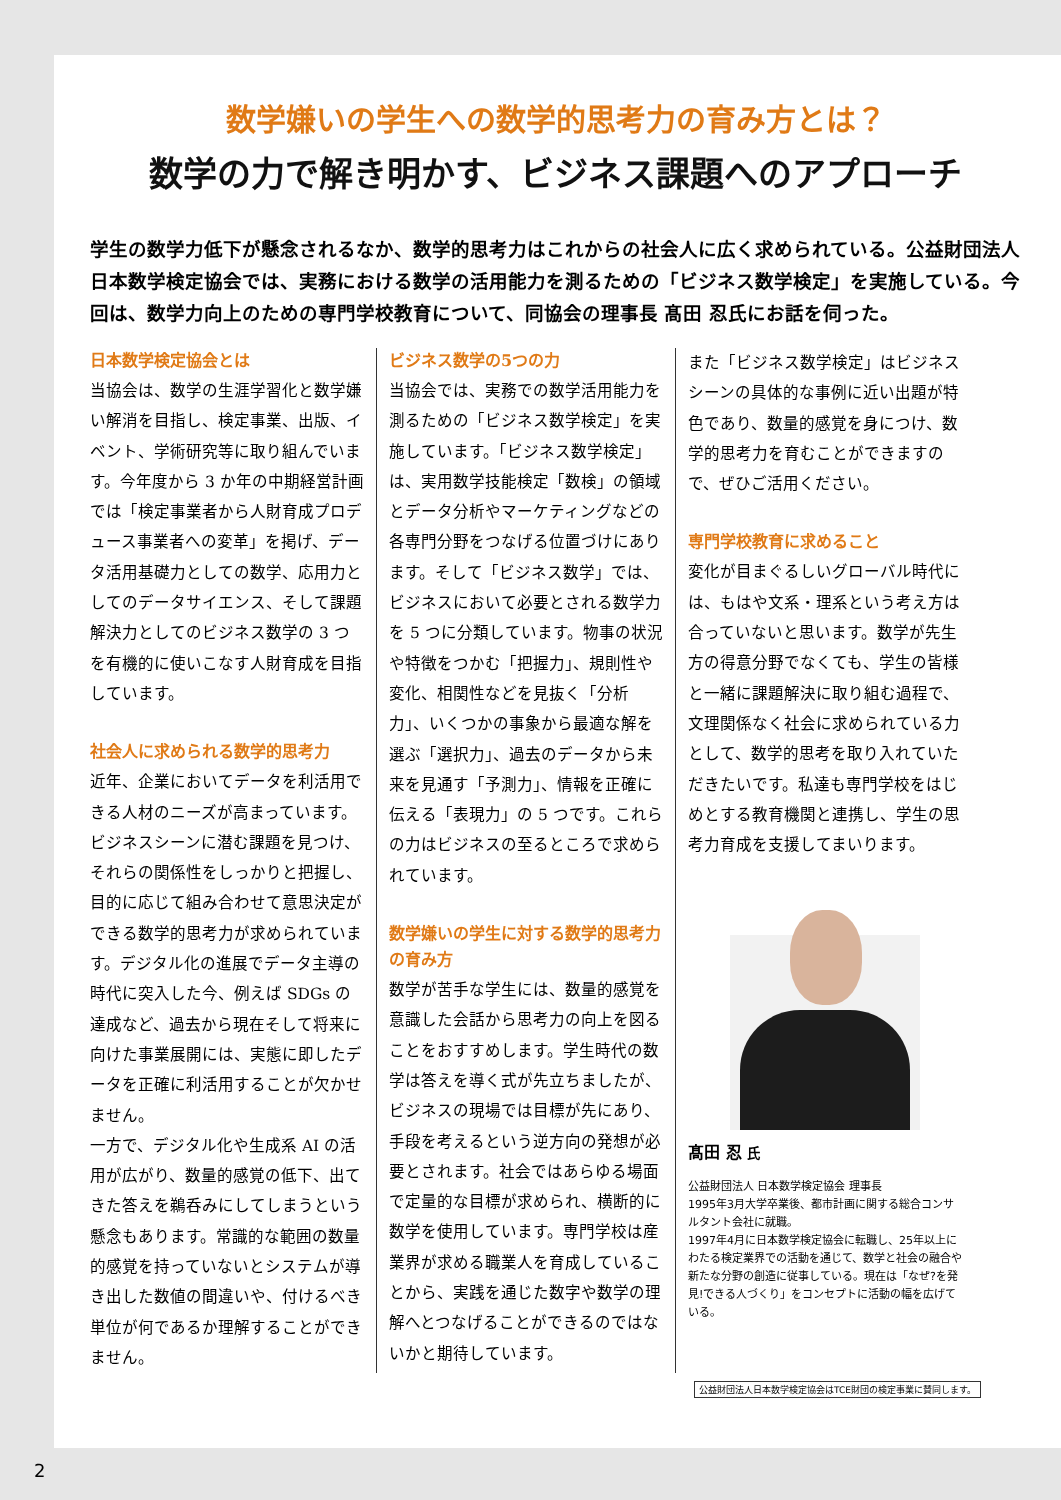数学嫌いの学生への数学的思考力の育み方とは？
数学の力で解き明かす、ビジネス課題へのアプローチ
学生の数学力低下が懸念されるなか、数学的思考力はこれからの社会人に広く求められている。公益財団法人 日本数学検定協会では、実務における数学の活用能力を測るための「ビジネス数学検定」を実施している。今回は、数学力向上のための専門学校教育について、同協会の理事長 髙田 忍氏にお話を伺った。
日本数学検定協会とは
当協会は、数学の生涯学習化と数学嫌い解消を目指し、検定事業、出版、イベント、学術研究等に取り組んでいます。今年度から 3 か年の中期経営計画では「検定事業者から人財育成プロデュース事業者への変革」を掲げ、データ活用基礎力としての数学、応用力としてのデータサイエンス、そして課題解決力としてのビジネス数学の 3 つを有機的に使いこなす人財育成を目指しています。
社会人に求められる数学的思考力
近年、企業においてデータを利活用できる人材のニーズが高まっています。ビジネスシーンに潜む課題を見つけ、それらの関係性をしっかりと把握し、目的に応じて組み合わせて意思決定ができる数学的思考力が求められています。デジタル化の進展でデータ主導の時代に突入した今、例えば SDGs の達成など、過去から現在そして将来に向けた事業展開には、実態に即したデータを正確に利活用することが欠かせません。
一方で、デジタル化や生成系 AI の活用が広がり、数量的感覚の低下、出てきた答えを鵜呑みにしてしまうという懸念もあります。常識的な範囲の数量的感覚を持っていないとシステムが導き出した数値の間違いや、付けるべき単位が何であるか理解することができません。
ビジネス数学の5つの力
当協会では、実務での数学活用能力を測るための「ビジネス数学検定」を実施しています。「ビジネス数学検定」は、実用数学技能検定「数検」の領域とデータ分析やマーケティングなどの各専門分野をつなげる位置づけにあります。そして「ビジネス数学」では、ビジネスにおいて必要とされる数学力を 5 つに分類しています。物事の状況や特徴をつかむ「把握力」、規則性や変化、相関性などを見抜く「分析力」、いくつかの事象から最適な解を選ぶ「選択力」、過去のデータから未来を見通す「予測力」、情報を正確に伝える「表現力」の 5 つです。これらの力はビジネスの至るところで求められています。
数学嫌いの学生に対する数学的思考力の育み方
数学が苦手な学生には、数量的感覚を意識した会話から思考力の向上を図ることをおすすめします。学生時代の数学は答えを導く式が先立ちましたが、ビジネスの現場では目標が先にあり、手段を考えるという逆方向の発想が必要とされます。社会ではあらゆる場面で定量的な目標が求められ、横断的に数学を使用しています。専門学校は産業界が求める職業人を育成していることから、実践を通じた数字や数学の理解へとつなげることができるのではないかと期待しています。
また「ビジネス数学検定」はビジネスシーンの具体的な事例に近い出題が特色であり、数量的感覚を身につけ、数学的思考力を育むことができますので、ぜひご活用ください。
専門学校教育に求めること
変化が目まぐるしいグローバル時代には、もはや文系・理系という考え方は合っていないと思います。数学が先生方の得意分野でなくても、学生の皆様と一緒に課題解決に取り組む過程で、文理関係なく社会に求められている力として、数学的思考を取り入れていただきたいです。私達も専門学校をはじめとする教育機関と連携し、学生の思考力育成を支援してまいります。
髙田 忍 氏
公益財団法人 日本数学検定協会 理事長
1995年3月大学卒業後、都市計画に関する総合コンサルタント会社に就職。
1997年4月に日本数学検定協会に転職し、25年以上にわたる検定業界での活動を通じて、数学と社会の融合や新たな分野の創造に従事している。現在は「なぜ?を発見!できる人づくり」をコンセプトに活動の幅を広げている。
公益財団法人日本数学検定協会はTCE財団の検定事業に賛同します。
2